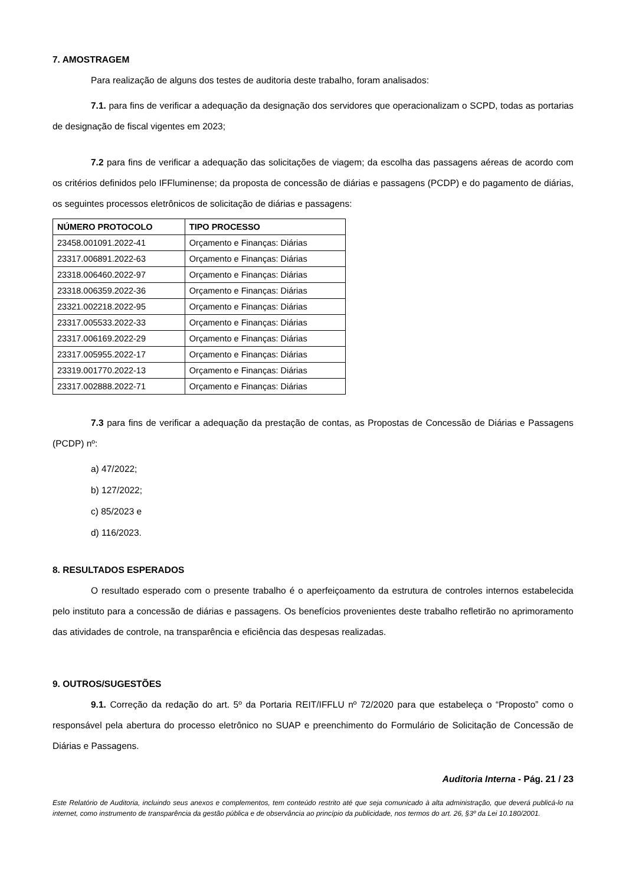7. AMOSTRAGEM
Para realização de alguns dos testes de auditoria deste trabalho, foram analisados:
7.1. para fins de verificar a adequação da designação dos servidores que operacionalizam o SCPD, todas as portarias de designação de fiscal vigentes em 2023;
7.2 para fins de verificar a adequação das solicitações de viagem; da escolha das passagens aéreas de acordo com os critérios definidos pelo IFFluminense; da proposta de concessão de diárias e passagens (PCDP) e do pagamento de diárias, os seguintes processos eletrônicos de solicitação de diárias e passagens:
| NÚMERO PROTOCOLO | TIPO PROCESSO |
| --- | --- |
| 23458.001091.2022-41 | Orçamento e Finanças: Diárias |
| 23317.006891.2022-63 | Orçamento e Finanças: Diárias |
| 23318.006460.2022-97 | Orçamento e Finanças: Diárias |
| 23318.006359.2022-36 | Orçamento e Finanças: Diárias |
| 23321.002218.2022-95 | Orçamento e Finanças: Diárias |
| 23317.005533.2022-33 | Orçamento e Finanças: Diárias |
| 23317.006169.2022-29 | Orçamento e Finanças: Diárias |
| 23317.005955.2022-17 | Orçamento e Finanças: Diárias |
| 23319.001770.2022-13 | Orçamento e Finanças: Diárias |
| 23317.002888.2022-71 | Orçamento e Finanças: Diárias |
7.3 para fins de verificar a adequação da prestação de contas, as Propostas de Concessão de Diárias e Passagens (PCDP) nº:
a) 47/2022;
b) 127/2022;
c) 85/2023 e
d) 116/2023.
8. RESULTADOS ESPERADOS
O resultado esperado com o presente trabalho é o aperfeiçoamento da estrutura de controles internos estabelecida pelo instituto para a concessão de diárias e passagens. Os benefícios provenientes deste trabalho refletirão no aprimoramento das atividades de controle, na transparência e eficiência das despesas realizadas.
9. OUTROS/SUGESTÕES
9.1. Correção da redação do art. 5º da Portaria REIT/IFFLU nº 72/2020 para que estabeleça o “Proposto” como o responsável pela abertura do processo eletrônico no SUAP e preenchimento do Formulário de Solicitação de Concessão de Diárias e Passagens.
Auditoria Interna - Pág. 21 / 23
Este Relatório de Auditoria, incluindo seus anexos e complementos, tem conteúdo restrito até que seja comunicado à alta administração, que deverá publicá-lo na internet, como instrumento de transparência da gestão pública e de observância ao princípio da publicidade, nos termos do art. 26, §3º da Lei 10.180/2001.